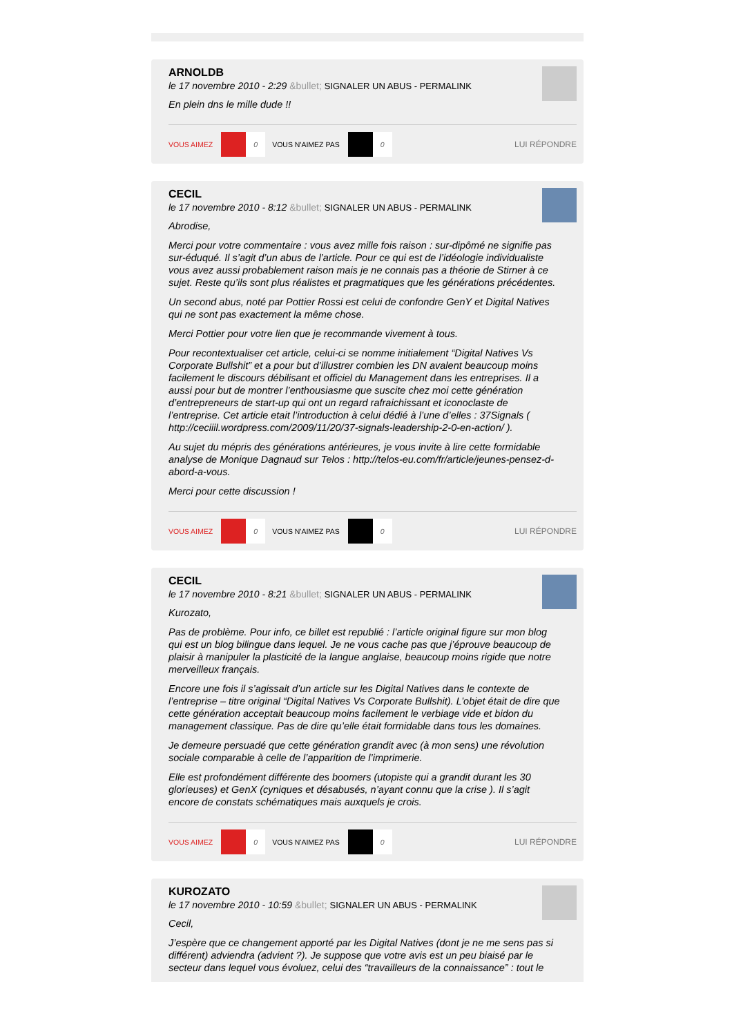ARNOLDB
le 17 novembre 2010 - 2:29 &bullet; SIGNALER UN ABUS - PERMALINK
En plein dns le mille dude !!
VOUS AIMEZ 0 VOUS N'AIMEZ PAS 0 LUI RÉPONDRE
CECIL
le 17 novembre 2010 - 8:12 &bullet; SIGNALER UN ABUS - PERMALINK
Abrodise,
Merci pour votre commentaire : vous avez mille fois raison : sur-dipômé ne signifie pas sur-éduqué. Il s’agit d’un abus de l’article. Pour ce qui est de l’idéologie individualiste vous avez aussi probablement raison mais je ne connais pas a théorie de Stirner à ce sujet. Reste qu’ils sont plus réalistes et pragmatiques que les générations précédentes.
Un second abus, noté par Pottier Rossi est celui de confondre GenY et Digital Natives qui ne sont pas exactement la même chose.
Merci Pottier pour votre lien que je recommande vivement à tous.
Pour recontextualiser cet article, celui-ci se nomme initialement “Digital Natives Vs Corporate Bullshit” et a pour but d’illustrer combien les DN avalent beaucoup moins facilement le discours débilisant et officiel du Management dans les entreprises. Il a aussi pour but de montrer l’enthousiasme que suscite chez moi cette génération d’entrepreneurs de start-up qui ont un regard rafraichissant et iconoclaste de l’entreprise. Cet article etait l’introduction à celui dédié à l’une d’elles : 37Signals ( http://ceciiil.wordpress.com/2009/11/20/37-signals-leadership-2-0-en-action/ ).
Au sujet du mépris des générations antérieures, je vous invite à lire cette formidable analyse de Monique Dagnaud sur Telos : http://telos-eu.com/fr/article/jeunes-pensez-d-abord-a-vous.
Merci pour cette discussion !
VOUS AIMEZ 0 VOUS N'AIMEZ PAS 0 LUI RÉPONDRE
CECIL
le 17 novembre 2010 - 8:21 &bullet; SIGNALER UN ABUS - PERMALINK
Kurozato,
Pas de problème. Pour info, ce billet est republié : l’article original figure sur mon blog qui est un blog bilingue dans lequel. Je ne vous cache pas que j’éprouve beaucoup de plaisir à manipuler la plasticité de la langue anglaise, beaucoup moins rigide que notre merveilleux français.
Encore une fois il s’agissait d’un article sur les Digital Natives dans le contexte de l’entreprise – titre original “Digital Natives Vs Corporate Bullshit). L’objet était de dire que cette génération acceptait beaucoup moins facilement le verbiage vide et bidon du management classique. Pas de dire qu’elle était formidable dans tous les domaines.
Je demeure persuadé que cette génération grandit avec (à mon sens) une révolution sociale comparable à celle de l’apparition de l’imprimerie.
Elle est profondément différente des boomers (utopiste qui a grandit durant les 30 glorieuses) et GenX (cyniques et désabusés, n’ayant connu que la crise ). Il s’agit encore de constats schématiques mais auxquels je crois.
VOUS AIMEZ 0 VOUS N'AIMEZ PAS 0 LUI RÉPONDRE
KUROZATO
le 17 novembre 2010 - 10:59 &bullet; SIGNALER UN ABUS - PERMALINK
Cecil,
J’espère que ce changement apporté par les Digital Natives (dont je ne me sens pas si différent) adviendra (advient ?). Je suppose que votre avis est un peu biaisé par le secteur dans lequel vous évoluez, celui des “travailleurs de la connaissance” : tout le